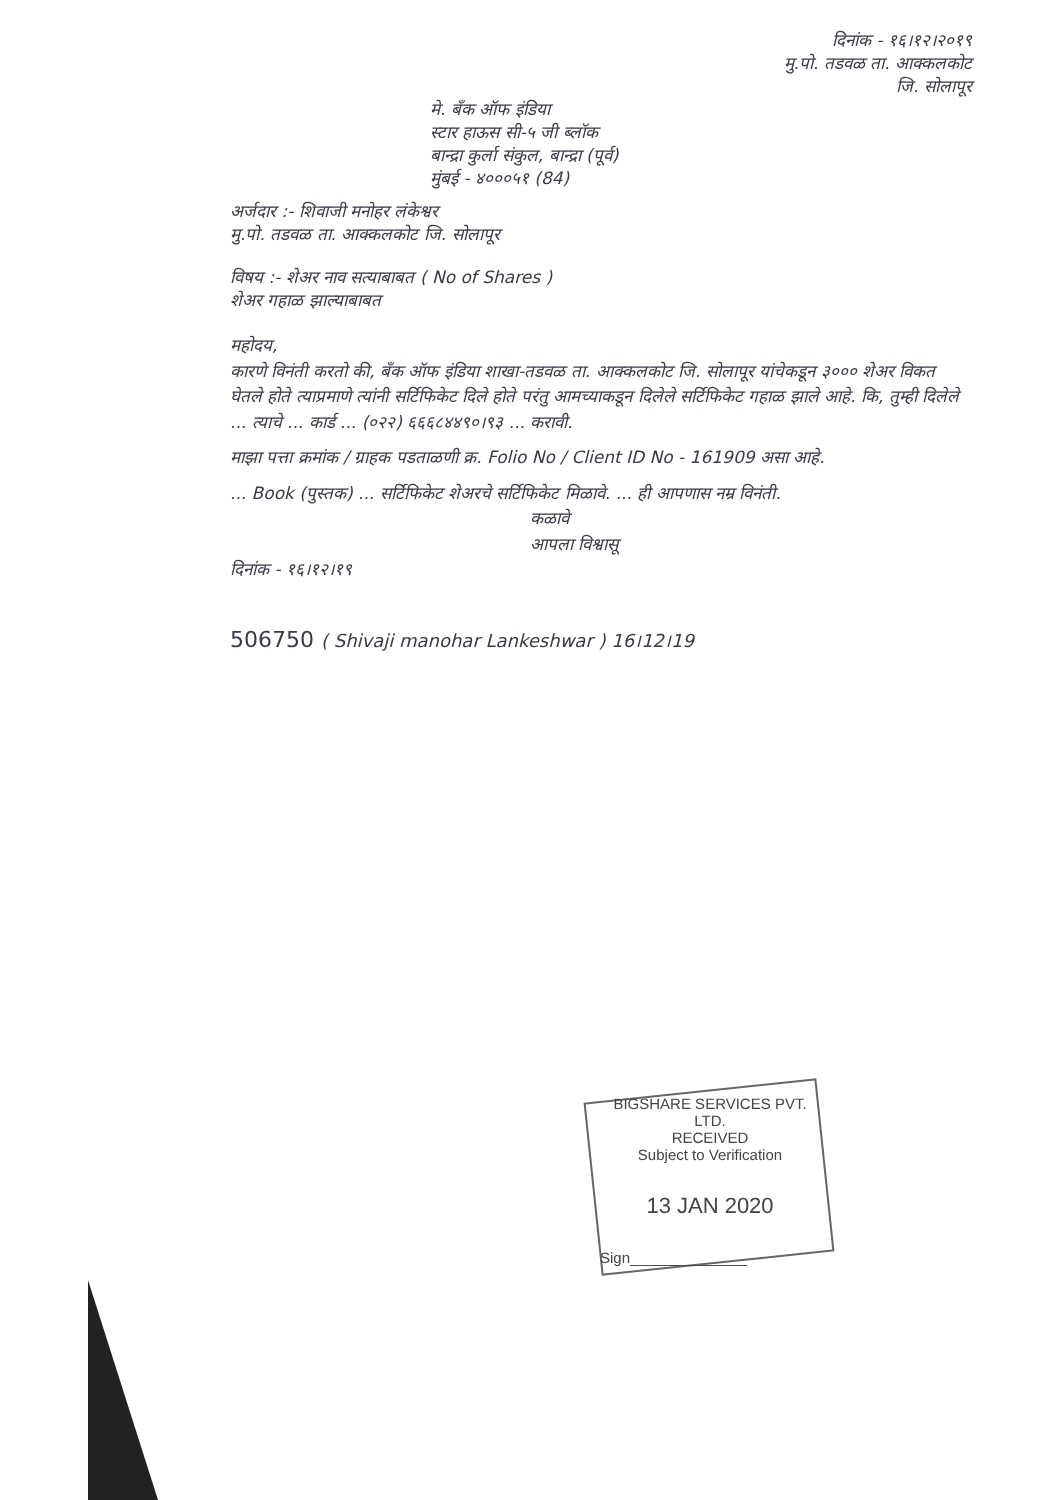दिनांक - १६।१२।२०१९
मु.पो. तडवळ ता. आक्कलकोट
जि. सोलापूर
मे. बँक ऑफ इंडिया
स्टार हाऊस सी-५ जी ब्लॉक
बान्द्रा कुर्ला संकुल, बान्द्रा (पूर्व)
मुंबई - ४०००५१ (84)
अर्जदार :- शिवाजी मनोहर लंकेश्वर
मु.पो. तडवळ ता. आक्कलकोट जि. सोलापूर
विषय :- शेअर नाव सत्याबाबत ( No of Shares )
शेअर गहाळ झाल्याबाबत
महोदय,
कारणे विनंती करतो की, बँक ऑफ इंडिया शाखा-तडवळ ता. आक्कलकोट जि. सोलापूर यांचेकडून ३००० शेअर विकत घेतले होते त्याप्रमाणे त्यांनी सर्टिफिकेट दिले होते परंतु आमच्याकडून दिलेले सर्टिफिकेट गहाळ झाले आहे. कि, तुम्ही दिलेले ... त्याचे ... कार्ड ... (०२२) ६६६८४४९०।९३ ... करावी.
माझा पत्ता क्रमांक / ग्राहक पडताळणी क्र. Folio No / Client ID No - 161909 असा आहे.
... Book (पुस्तक) ... सर्टिफिकेट शेअरचे सर्टिफिकेट मिळावे. ... ही आपणास नम्र विनंती.
कळावे
आपला विश्वासू
दिनांक - १६।१२।१९
506750 ( Shivaji manohar Lankeshwar ) 16।12।19
BIGSHARE SERVICES PVT. LTD.
RECEIVED
Subject to Verification
13 JAN 2020
Sign______________